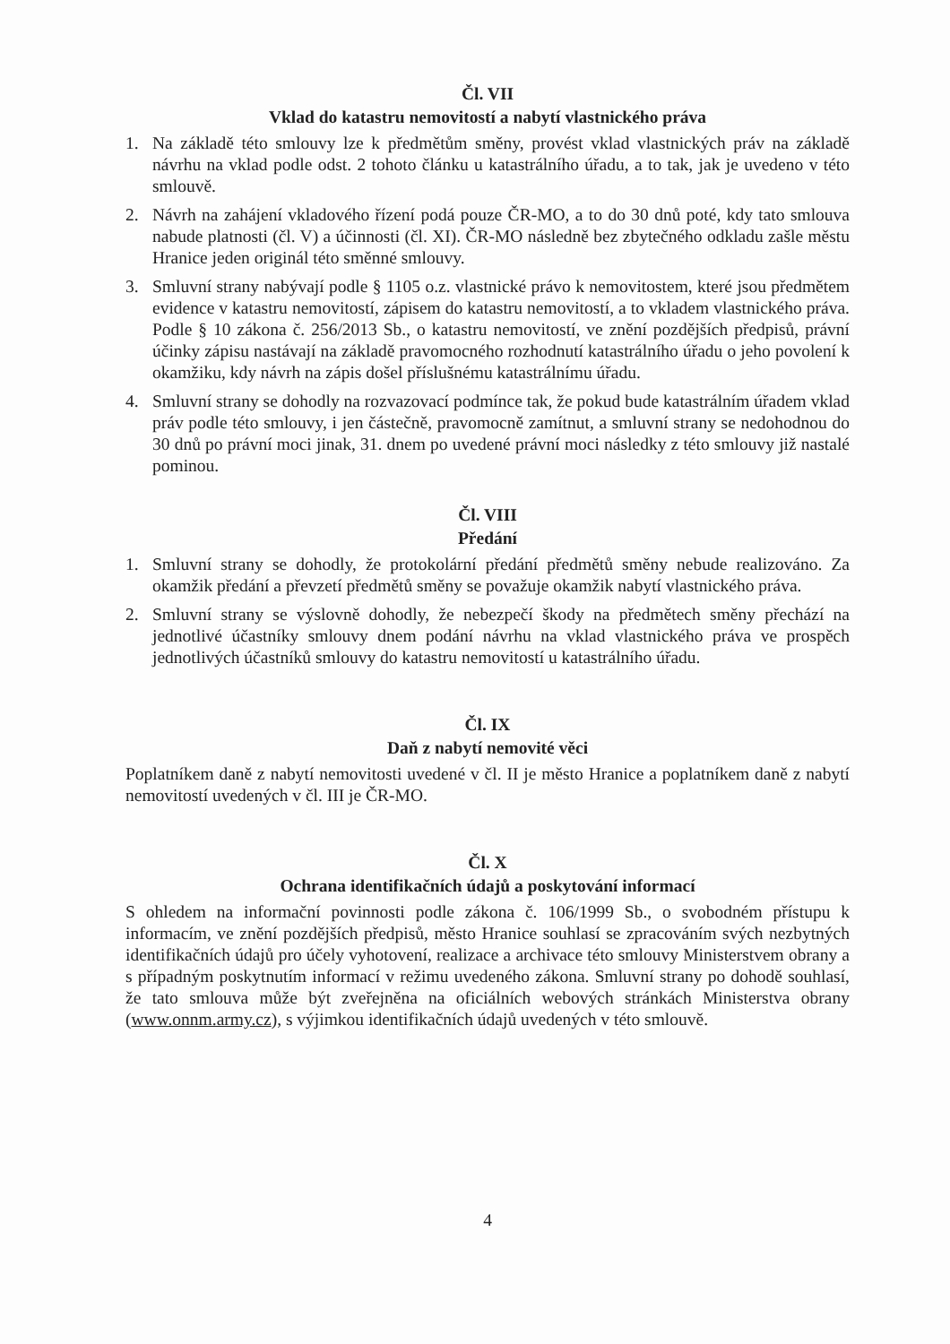Čl. VII
Vklad do katastru nemovitostí a nabytí vlastnického práva
1. Na základě této smlouvy lze k předmětům směny, provést vklad vlastnických práv na základě návrhu na vklad podle odst. 2 tohoto článku u katastrálního úřadu, a to tak, jak je uvedeno v této smlouvě.
2. Návrh na zahájení vkladového řízení podá pouze ČR-MO, a to do 30 dnů poté, kdy tato smlouva nabude platnosti (čl. V) a účinnosti (čl. XI). ČR-MO následně bez zbytečného odkladu zašle městu Hranice jeden originál této směnné smlouvy.
3. Smluvní strany nabývají podle § 1105 o.z. vlastnické právo k nemovitostem, které jsou předmětem evidence v katastru nemovitostí, zápisem do katastru nemovitostí, a to vkladem vlastnického práva. Podle § 10 zákona č. 256/2013 Sb., o katastru nemovitostí, ve znění pozdějších předpisů, právní účinky zápisu nastávají na základě pravomocného rozhodnutí katastrálního úřadu o jeho povolení k okamžiku, kdy návrh na zápis došel příslušnému katastrálnímu úřadu.
4. Smluvní strany se dohodly na rozvazovací podmínce tak, že pokud bude katastrálním úřadem vklad práv podle této smlouvy, i jen částečně, pravomocně zamítnut, a smluvní strany se nedohodnou do 30 dnů po právní moci jinak, 31. dnem po uvedené právní moci následky z této smlouvy již nastalé pominou.
Čl. VIII
Předání
1. Smluvní strany se dohodly, že protokolární předání předmětů směny nebude realizováno. Za okamžik předání a převzetí předmětů směny se považuje okamžik nabytí vlastnického práva.
2. Smluvní strany se výslovně dohodly, že nebezpečí škody na předmětech směny přechází na jednotlivé účastníky smlouvy dnem podání návrhu na vklad vlastnického práva ve prospěch jednotlivých účastníků smlouvy do katastru nemovitostí u katastrálního úřadu.
Čl. IX
Daň z nabytí nemovité věci
Poplatníkem daně z nabytí nemovitosti uvedené v čl. II je město Hranice a poplatníkem daně z nabytí nemovitostí uvedených v čl. III je ČR-MO.
Čl. X
Ochrana identifikačních údajů a poskytování informací
S ohledem na informační povinnosti podle zákona č. 106/1999 Sb., o svobodném přístupu k informacím, ve znění pozdějších předpisů, město Hranice souhlasí se zpracováním svých nezbytných identifikačních údajů pro účely vyhotovení, realizace a archivace této smlouvy Ministerstvem obrany a s případným poskytnutím informací v režimu uvedeného zákona. Smluvní strany po dohodě souhlasí, že tato smlouva může být zveřejněna na oficiálních webových stránkách Ministerstva obrany (www.onnm.army.cz), s výjimkou identifikačních údajů uvedených v této smlouvě.
4